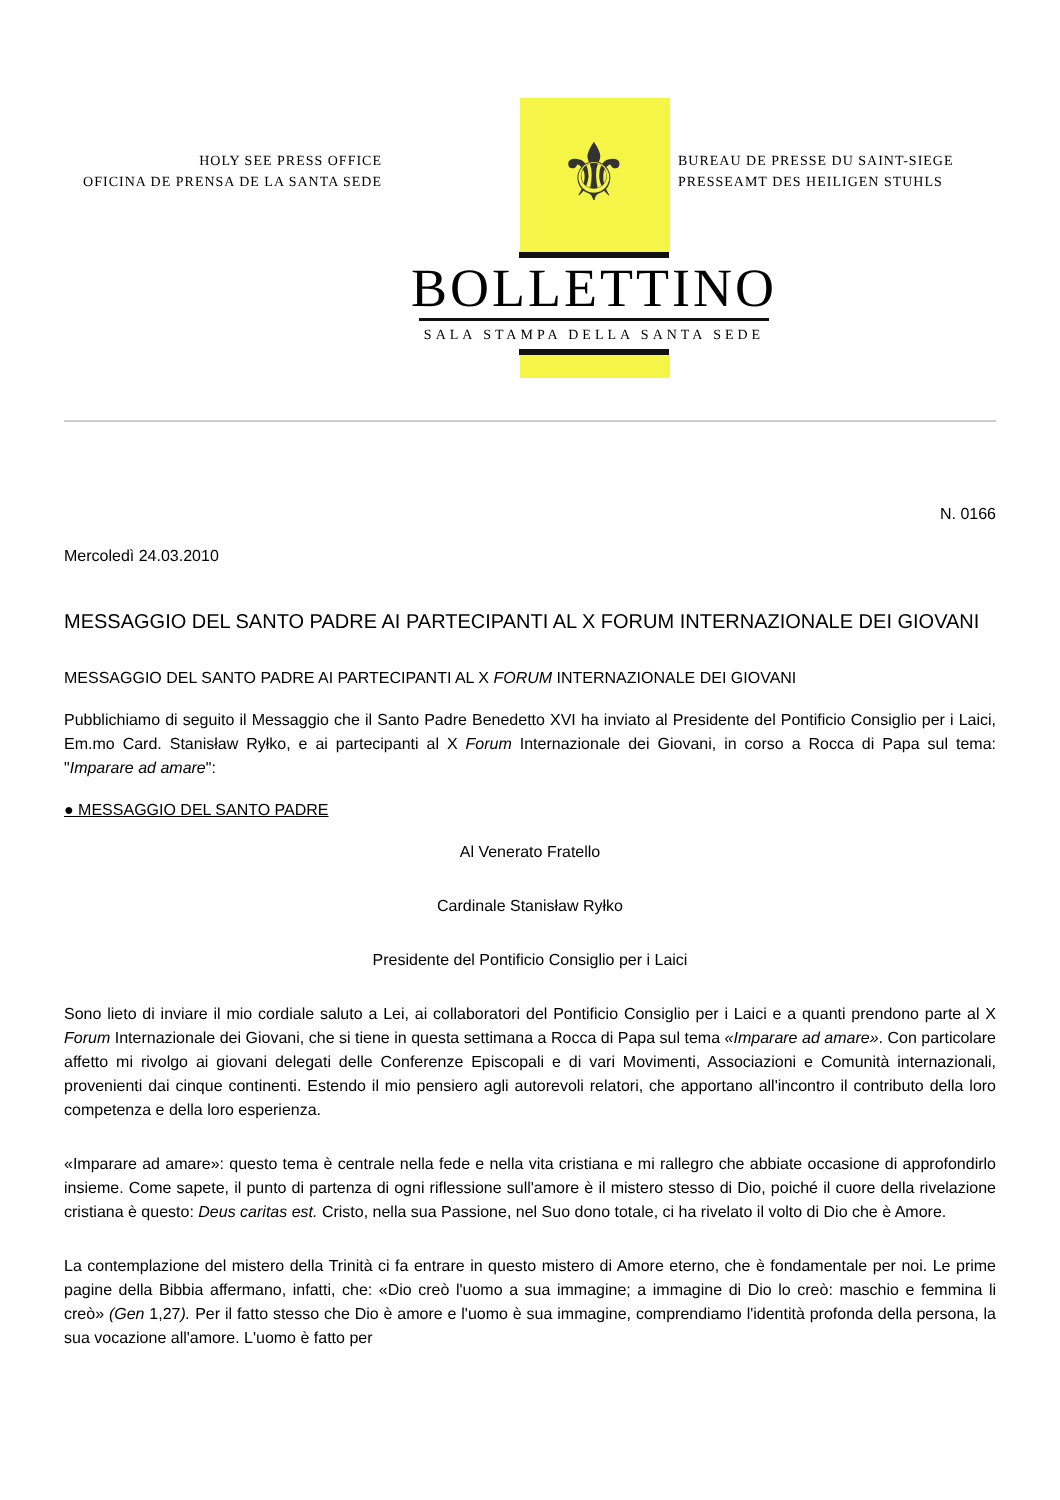HOLY SEE PRESS OFFICE
OFICINA DE PRENSA DE LA SANTA SEDE
⚜
BUREAU DE PRESSE DU SAINT-SIEGE
PRESSEAMT DES HEILIGEN STUHLS
BOLLETTINO
SALA STAMPA DELLA SANTA SEDE
N. 0166
Mercoledì 24.03.2010
MESSAGGIO DEL SANTO PADRE AI PARTECIPANTI AL X FORUM INTERNAZIONALE DEI GIOVANI
MESSAGGIO DEL SANTO PADRE AI PARTECIPANTI AL X FORUM INTERNAZIONALE DEI GIOVANI
Pubblichiamo di seguito il Messaggio che il Santo Padre Benedetto XVI ha inviato al Presidente del Pontificio Consiglio per i Laici, Em.mo Card. Stanisław Ryłko, e ai partecipanti al X Forum Internazionale dei Giovani, in corso a Rocca di Papa sul tema: "Imparare ad amare":
● MESSAGGIO DEL SANTO PADRE
Al Venerato Fratello
Cardinale Stanisław Ryłko
Presidente del Pontificio Consiglio per i Laici
Sono lieto di inviare il mio cordiale saluto a Lei, ai collaboratori del Pontificio Consiglio per i Laici e a quanti prendono parte al X Forum Internazionale dei Giovani, che si tiene in questa settimana a Rocca di Papa sul tema «Imparare ad amare». Con particolare affetto mi rivolgo ai giovani delegati delle Conferenze Episcopali e di vari Movimenti, Associazioni e Comunità internazionali, provenienti dai cinque continenti. Estendo il mio pensiero agli autorevoli relatori, che apportano all'incontro il contributo della loro competenza e della loro esperienza.
«Imparare ad amare»: questo tema è centrale nella fede e nella vita cristiana e mi rallegro che abbiate occasione di approfondirlo insieme. Come sapete, il punto di partenza di ogni riflessione sull'amore è il mistero stesso di Dio, poiché il cuore della rivelazione cristiana è questo: Deus caritas est. Cristo, nella sua Passione, nel Suo dono totale, ci ha rivelato il volto di Dio che è Amore.
La contemplazione del mistero della Trinità ci fa entrare in questo mistero di Amore eterno, che è fondamentale per noi. Le prime pagine della Bibbia affermano, infatti, che: «Dio creò l'uomo a sua immagine; a immagine di Dio lo creò: maschio e femmina li creò» (Gen 1,27). Per il fatto stesso che Dio è amore e l'uomo è sua immagine, comprendiamo l'identità profonda della persona, la sua vocazione all'amore. L'uomo è fatto per